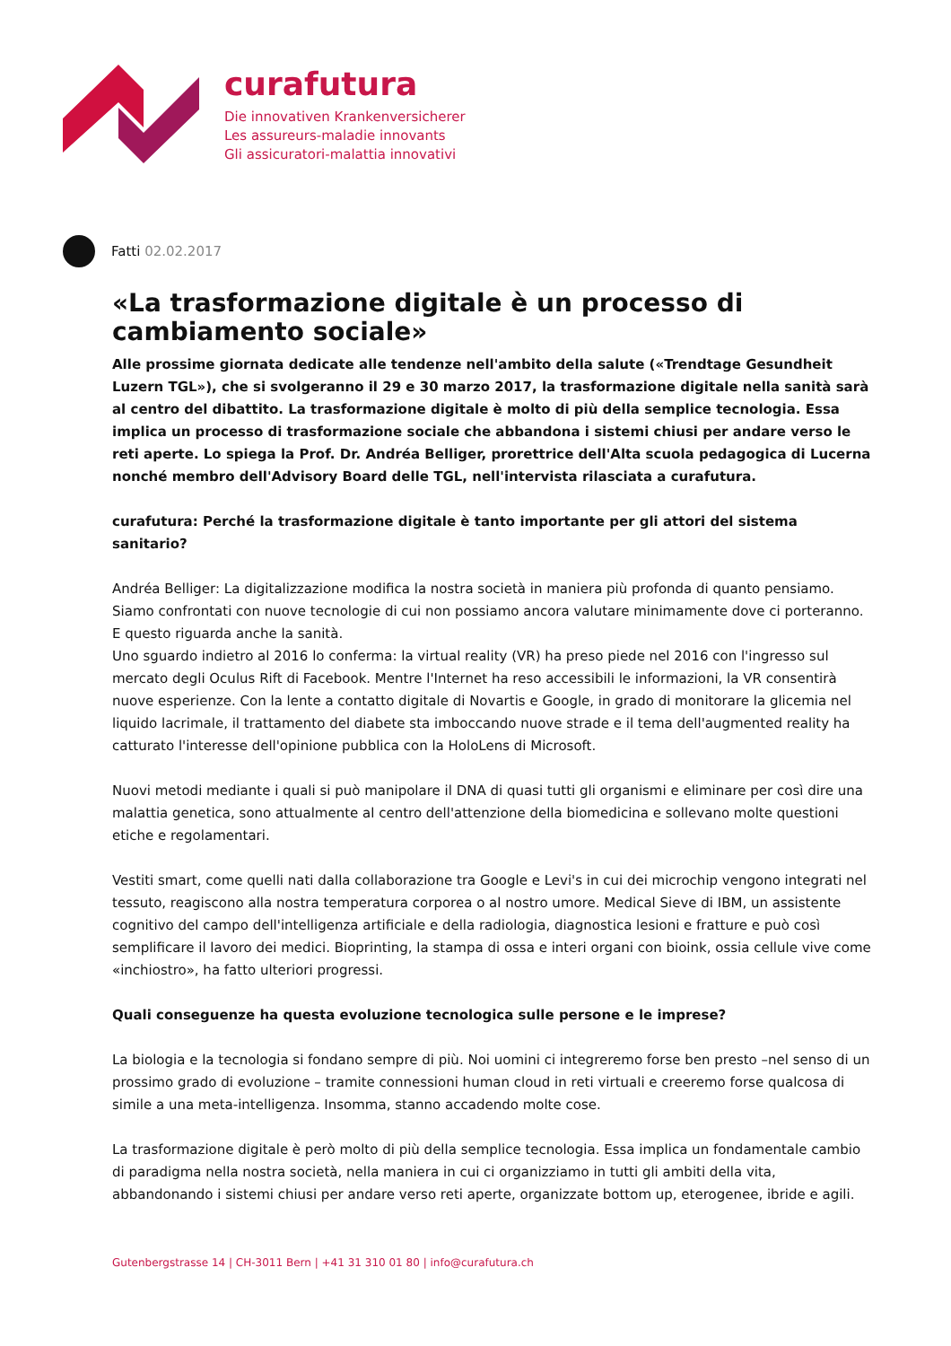curafutura
Die innovativen Krankenversicherer
Les assureurs-maladie innovants
Gli assicuratori-malattia innovativi
Fatti 02.02.2017
«La trasformazione digitale è un processo di cambiamento sociale»
Alle prossime giornata dedicate alle tendenze nell'ambito della salute («Trendtage Gesundheit Luzern TGL»), che si svolgeranno il 29 e 30 marzo 2017, la trasformazione digitale nella sanità sarà al centro del dibattito. La trasformazione digitale è molto di più della semplice tecnologia. Essa implica un processo di trasformazione sociale che abbandona i sistemi chiusi per andare verso le reti aperte. Lo spiega la Prof. Dr. Andréa Belliger, prorettrice dell'Alta scuola pedagogica di Lucerna nonché membro dell'Advisory Board delle TGL, nell'intervista rilasciata a curafutura.
curafutura: Perché la trasformazione digitale è tanto importante per gli attori del sistema sanitario?
Andréa Belliger: La digitalizzazione modifica la nostra società in maniera più profonda di quanto pensiamo. Siamo confrontati con nuove tecnologie di cui non possiamo ancora valutare minimamente dove ci porteranno. E questo riguarda anche la sanità.
Uno sguardo indietro al 2016 lo conferma: la virtual reality (VR) ha preso piede nel 2016 con l'ingresso sul mercato degli Oculus Rift di Facebook. Mentre l'Internet ha reso accessibili le informazioni, la VR consentirà nuove esperienze. Con la lente a contatto digitale di Novartis e Google, in grado di monitorare la glicemia nel liquido lacrimale, il trattamento del diabete sta imboccando nuove strade e il tema dell'augmented reality ha catturato l'interesse dell'opinione pubblica con la HoloLens di Microsoft.
Nuovi metodi mediante i quali si può manipolare il DNA di quasi tutti gli organismi e eliminare per così dire una malattia genetica, sono attualmente al centro dell'attenzione della biomedicina e sollevano molte questioni etiche e regolamentari.
Vestiti smart, come quelli nati dalla collaborazione tra Google e Levi's in cui dei microchip vengono integrati nel tessuto, reagiscono alla nostra temperatura corporea o al nostro umore. Medical Sieve di IBM, un assistente cognitivo del campo dell'intelligenza artificiale e della radiologia, diagnostica lesioni e fratture e può così semplificare il lavoro dei medici. Bioprinting, la stampa di ossa e interi organi con bioink, ossia cellule vive come «inchiostro», ha fatto ulteriori progressi.
Quali conseguenze ha questa evoluzione tecnologica sulle persone e le imprese?
La biologia e la tecnologia si fondano sempre di più. Noi uomini ci integreremo forse ben presto –nel senso di un prossimo grado di evoluzione – tramite connessioni human cloud in reti virtuali e creeremo forse qualcosa di simile a una meta-intelligenza. Insomma, stanno accadendo molte cose.
La trasformazione digitale è però molto di più della semplice tecnologia. Essa implica un fondamentale cambio di paradigma nella nostra società, nella maniera in cui ci organizziamo in tutti gli ambiti della vita, abbandonando i sistemi chiusi per andare verso reti aperte, organizzate bottom up, eterogenee, ibride e agili.
Gutenbergstrasse 14 | CH-3011 Bern | +41 31 310 01 80 | info@curafutura.ch